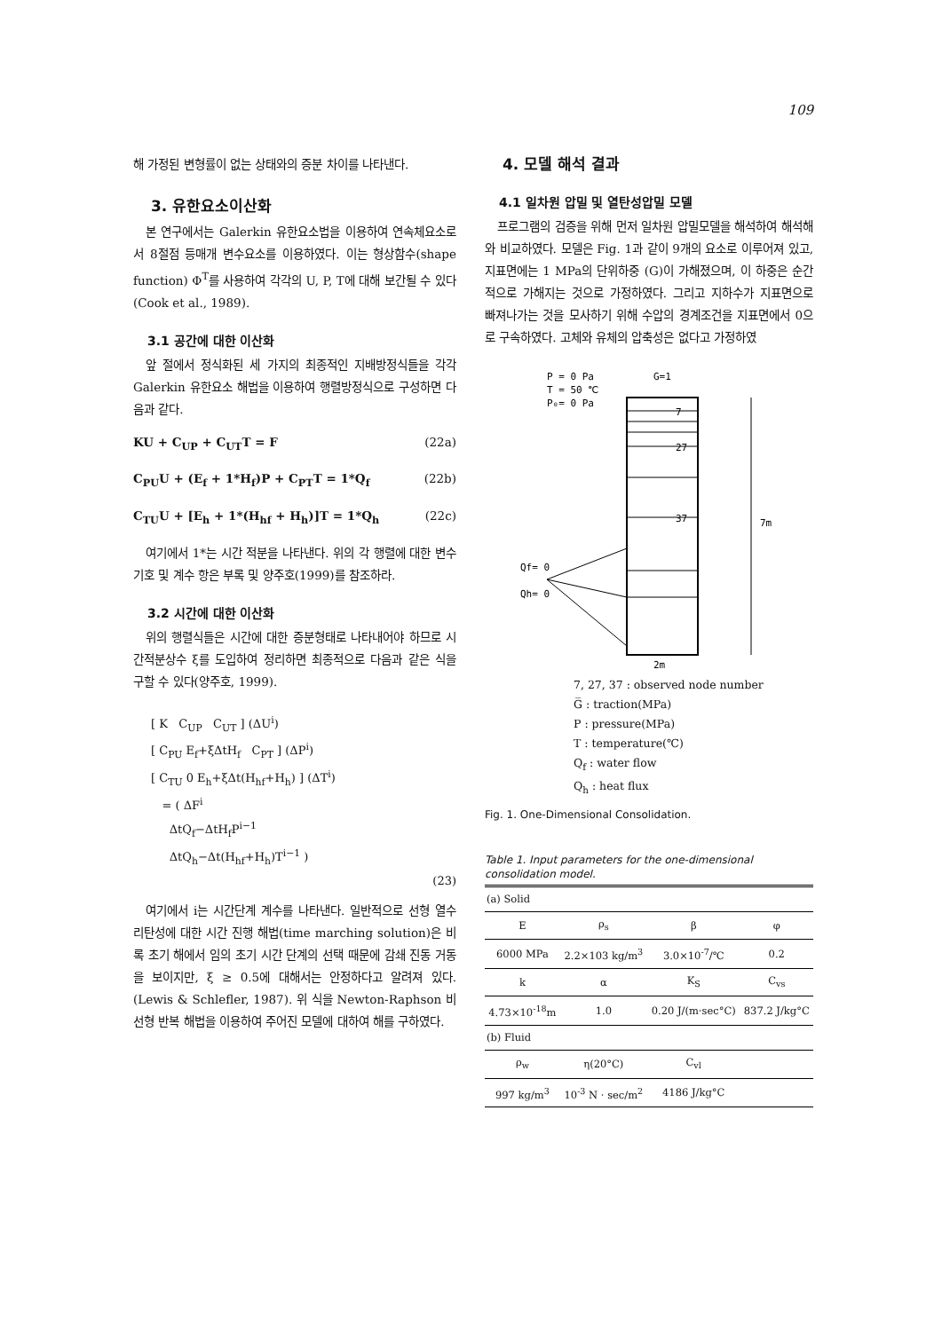109
해 가정된 변형률이 없는 상태와의 증분 차이를 나타낸다.
3. 유한요소이산화
본 연구에서는 Galerkin 유한요소법을 이용하여 연속체요소로서 8절점 등매개 변수요소를 이용하였다. 이는 형상함수(shape function) Φ<sup>T</sup>를 사용하여 각각의 U, P, T에 대해 보간될 수 있다(Cook et al., 1989).
3.1 공간에 대한 이산화
앞 절에서 정식화된 세 가지의 최종적인 지배방정식들을 각각 Galerkin 유한요소 해법을 이용하여 행렬방정식으로 구성하면 다음과 같다.
KU + C<sub>UP</sub> + C<sub>UT</sub>T = F (22a)
C<sub>PU</sub>U + (E<sub>f</sub> + 1*H<sub>f</sub>)P + C<sub>PT</sub>T = 1*Q<sub>f</sub> (22b)
C<sub>TU</sub>U + [E<sub>h</sub> + 1*(H<sub>hf</sub> + H<sub>h</sub>)]T = 1*Q<sub>h</sub> (22c)
여기에서 1*는 시간 적분을 나타낸다. 위의 각 행렬에 대한 변수 기호 및 계수 항은 부록 및 양주호(1999)를 참조하라.
3.2 시간에 대한 이산화
위의 행렬식들은 시간에 대한 증분형태로 나타내어야 하므로 시간적분상수 ξ를 도입하여 정리하면 최종적으로 다음과 같은 식을 구할 수 있다(양주호, 1999).
[ K C<sub>UP</sub> C<sub>UT</sub> ] (ΔU<sup>i</sup>)
[ C<sub>PU</sub> E<sub>f</sub>+ξΔtH<sub>f</sub> C<sub>PT</sub> ] (ΔP<sup>i</sup>)
[ C<sub>TU</sub> 0 E<sub>h</sub>+ξΔt(H<sub>hf</sub>+H<sub>h</sub>) ] (ΔT<sup>i</sup>)
= ( ΔF<sup>i</sup>
ΔtQ<sub>f</sub>−ΔtH<sub>f</sub>P<sup>i−1</sup>
ΔtQ<sub>h</sub>−Δt(H<sub>hf</sub>+H<sub>h</sub>)T<sup>i−1</sup> )
(23)
여기에서 i는 시간단계 계수를 나타낸다. 일반적으로 선형 열수리탄성에 대한 시간 진행 해법(time marching solution)은 비록 초기 해에서 임의 초기 시간 단계의 선택 때문에 감쇄 진동 거동을 보이지만, ξ ≥ 0.5에 대해서는 안정하다고 알려져 있다.(Lewis & Schlefler, 1987). 위 식을 Newton-Raphson 비선형 반복 해법을 이용하여 주어진 모델에 대하여 해를 구하였다.
4. 모델 해석 결과
4.1 일차원 압밀 및 열탄성압밀 모델
프로그램의 검증을 위해 먼저 일차원 압밀모델을 해석하여 해석해와 비교하였다. 모델은 Fig. 1과 같이 9개의 요소로 이루어져 있고, 지표면에는 1 MPa의 단위하중 (G)이 가해졌으며, 이 하중은 순간적으로 가해지는 것으로 가정하였다. 그리고 지하수가 지표면으로 빠져나가는 것을 모사하기 위해 수압의 경계조건을 지표면에서 0으로 구속하였다. 고체와 유체의 압축성은 없다고 가정하였
P = 0 Pa
T = 50 ℃
P₀= 0 Pa
G=1
7
27
37
7m
Qf= 0
Qh= 0
2m
7, 27, 37 : observed node number
G̅ : traction(MPa)
P : pressure(MPa)
T : temperature(℃)
Q<sub>f</sub> : water flow
Q<sub>h</sub> : heat flux
Fig. 1. One-Dimensional Consolidation.
Table 1. Input parameters for the one-dimensional consolidation model.
| (a) Solid | | | |
| E | ρ<sub>s</sub> | β | φ |
| 6000 MPa | 2.2×103 kg/m<sup>3</sup> | 3.0×10<sup>-7</sup>/℃ | 0.2 |
| k | α | K<sub>S</sub> | C<sub>vs</sub> |
| 4.73×10<sup>-18</sup>m | 1.0 | 0.20 J/(m·sec°C) | 837.2 J/kg°C |
| (b) Fluid | | | |
| ρ<sub>w</sub> | η(20°C) | C<sub>vl</sub> | |
| 997 kg/m<sup>3</sup> | 10<sup>-3</sup> N · sec/m<sup>2</sup> | 4186 J/kg°C | |